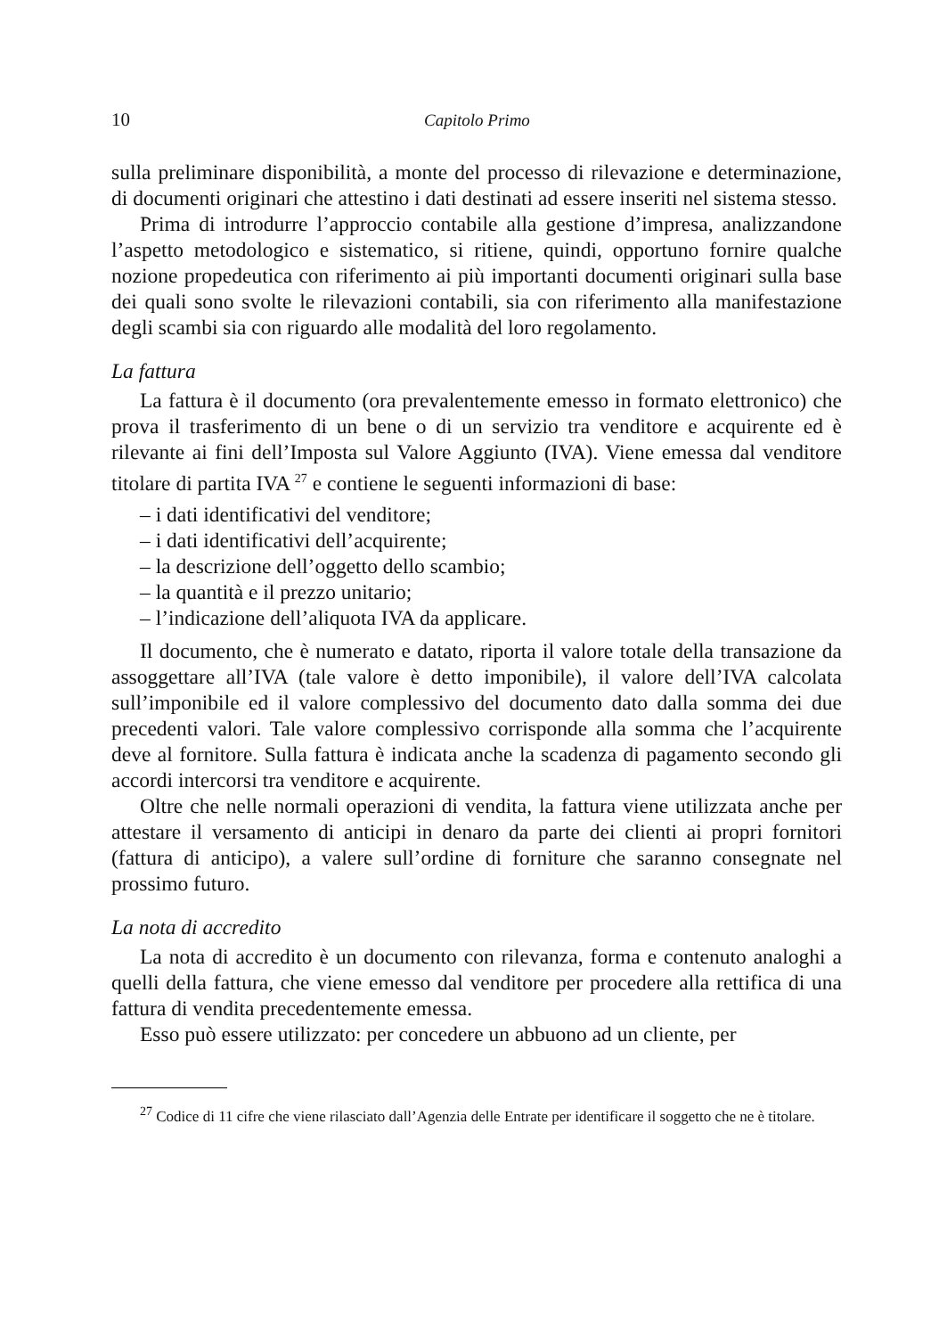10 Capitolo Primo
sulla preliminare disponibilità, a monte del processo di rilevazione e determinazione, di documenti originari che attestino i dati destinati ad essere inseriti nel sistema stesso.
Prima di introdurre l’approccio contabile alla gestione d’impresa, analizzandone l’aspetto metodologico e sistematico, si ritiene, quindi, opportuno fornire qualche nozione propedeutica con riferimento ai più importanti documenti originari sulla base dei quali sono svolte le rilevazioni contabili, sia con riferimento alla manifestazione degli scambi sia con riguardo alle modalità del loro regolamento.
La fattura
La fattura è il documento (ora prevalentemente emesso in formato elettronico) che prova il trasferimento di un bene o di un servizio tra venditore e acquirente ed è rilevante ai fini dell’Imposta sul Valore Aggiunto (IVA). Viene emessa dal venditore titolare di partita IVA <sup>27</sup> e contiene le seguenti informazioni di base:
– i dati identificativi del venditore;
– i dati identificativi dell’acquirente;
– la descrizione dell’oggetto dello scambio;
– la quantità e il prezzo unitario;
– l’indicazione dell’aliquota IVA da applicare.
Il documento, che è numerato e datato, riporta il valore totale della transazione da assoggettare all’IVA (tale valore è detto imponibile), il valore dell’IVA calcolata sull’imponibile ed il valore complessivo del documento dato dalla somma dei due precedenti valori. Tale valore complessivo corrisponde alla somma che l’acquirente deve al fornitore. Sulla fattura è indicata anche la scadenza di pagamento secondo gli accordi intercorsi tra venditore e acquirente.
Oltre che nelle normali operazioni di vendita, la fattura viene utilizzata anche per attestare il versamento di anticipi in denaro da parte dei clienti ai propri fornitori (fattura di anticipo), a valere sull’ordine di forniture che saranno consegnate nel prossimo futuro.
La nota di accredito
La nota di accredito è un documento con rilevanza, forma e contenuto analoghi a quelli della fattura, che viene emesso dal venditore per procedere alla rettifica di una fattura di vendita precedentemente emessa.
Esso può essere utilizzato: per concedere un abbuono ad un cliente, per
<sup>27</sup> Codice di 11 cifre che viene rilasciato dall’Agenzia delle Entrate per identificare il soggetto che ne è titolare.